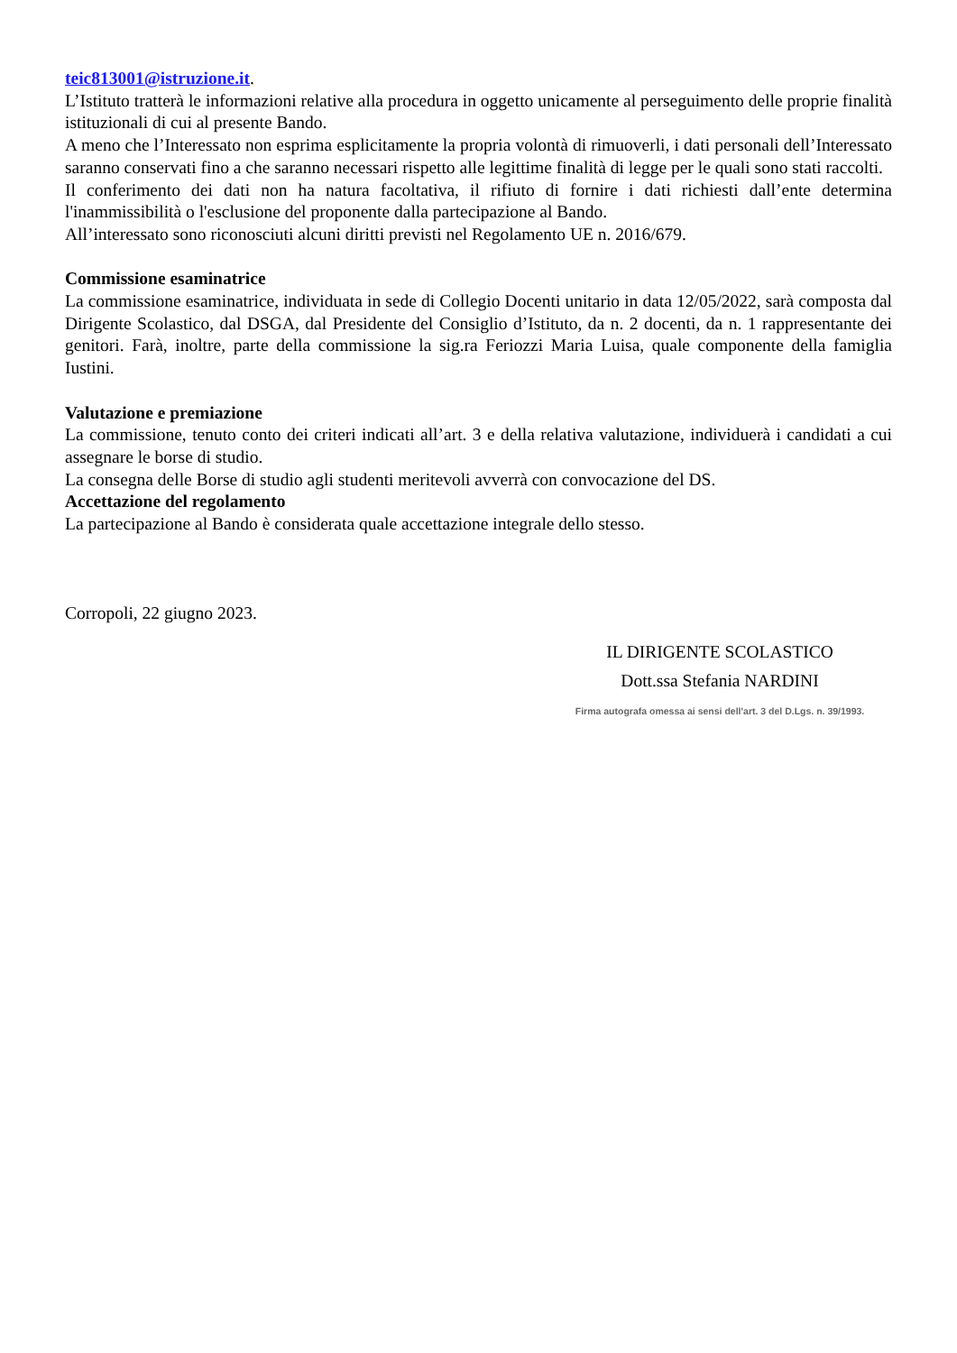teic813001@istruzione.it.
L’Istituto tratterà le informazioni relative alla procedura in oggetto unicamente al perseguimento delle proprie finalità istituzionali di cui al presente Bando.
A meno che l’Interessato non esprima esplicitamente la propria volontà di rimuoverli, i dati personali dell’Interessato saranno conservati fino a che saranno necessari rispetto alle legittime finalità di legge per le quali sono stati raccolti.
Il conferimento dei dati non ha natura facoltativa, il rifiuto di fornire i dati richiesti dall’ente determina l'inammissibilità o l'esclusione del proponente dalla partecipazione al Bando.
All’interessato sono riconosciuti alcuni diritti previsti nel Regolamento UE n. 2016/679.
Commissione esaminatrice
La commissione esaminatrice, individuata in sede di Collegio Docenti unitario in data 12/05/2022, sarà composta dal Dirigente Scolastico, dal DSGA, dal Presidente del Consiglio d’Istituto, da n. 2 docenti, da n. 1 rappresentante dei genitori. Farà, inoltre, parte della commissione la sig.ra Feriozzi Maria Luisa, quale componente della famiglia Iustini.
Valutazione e premiazione
La commissione, tenuto conto dei criteri indicati all’art. 3 e della relativa valutazione, individuerà i candidati a cui assegnare le borse di studio.
La consegna delle Borse di studio agli studenti meritevoli avverrà con convocazione del DS.
Accettazione del regolamento
La partecipazione al Bando è considerata quale accettazione integrale dello stesso.
Corropoli, 22 giugno 2023.
IL DIRIGENTE SCOLASTICO
Dott.ssa Stefania NARDINI
Firma autografa omessa ai sensi dell'art. 3 del D.Lgs. n. 39/1993.